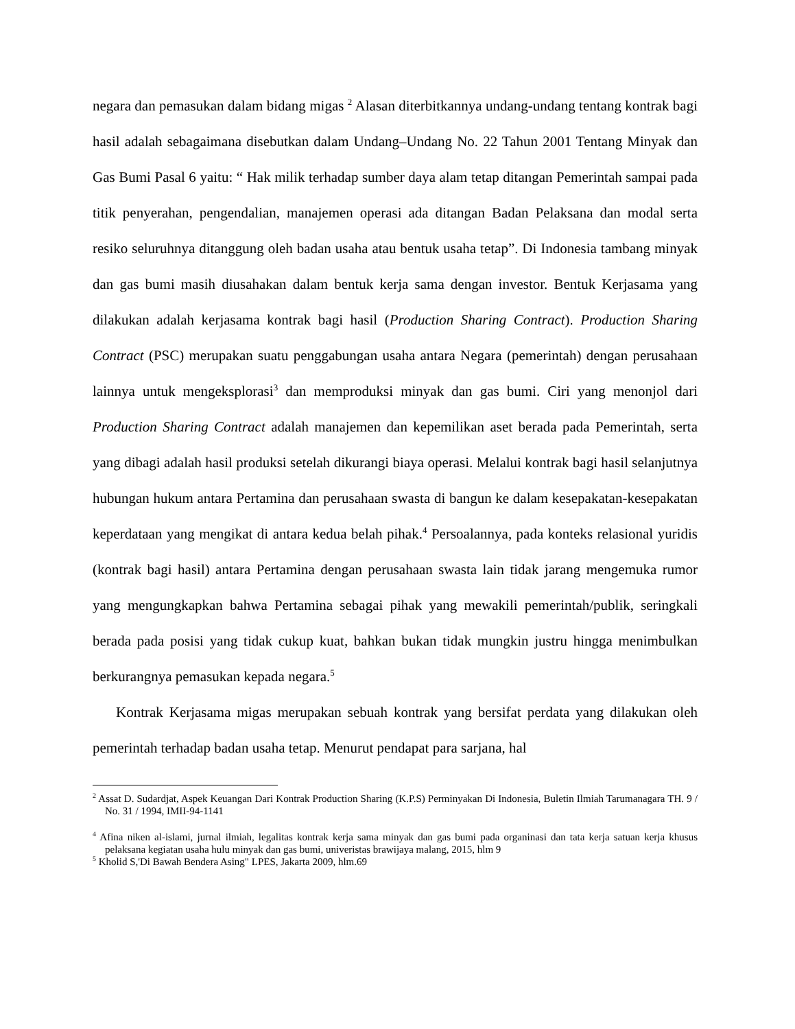negara dan pemasukan dalam bidang migas <sup>2</sup> Alasan diterbitkannya undang-undang tentang kontrak bagi hasil adalah sebagaimana disebutkan dalam Undang–Undang No. 22 Tahun 2001 Tentang Minyak dan Gas Bumi Pasal 6 yaitu: “ Hak milik terhadap sumber daya alam tetap ditangan Pemerintah sampai pada titik penyerahan, pengendalian, manajemen operasi ada ditangan Badan Pelaksana dan modal serta resiko seluruhnya ditanggung oleh badan usaha atau bentuk usaha tetap”. Di Indonesia tambang minyak dan gas bumi masih diusahakan dalam bentuk kerja sama dengan investor. Bentuk Kerjasama yang dilakukan adalah kerjasama kontrak bagi hasil (Production Sharing Contract). Production Sharing Contract (PSC) merupakan suatu penggabungan usaha antara Negara (pemerintah) dengan perusahaan lainnya untuk mengeksplorasi<sup>3</sup> dan memproduksi minyak dan gas bumi. Ciri yang menonjol dari Production Sharing Contract adalah manajemen dan kepemilikan aset berada pada Pemerintah, serta yang dibagi adalah hasil produksi setelah dikurangi biaya operasi. Melalui kontrak bagi hasil selanjutnya hubungan hukum antara Pertamina dan perusahaan swasta di bangun ke dalam kesepakatan-kesepakatan keperdataan yang mengikat di antara kedua belah pihak.<sup>4</sup> Persoalannya, pada konteks relasional yuridis (kontrak bagi hasil) antara Pertamina dengan perusahaan swasta lain tidak jarang mengemuka rumor yang mengungkapkan bahwa Pertamina sebagai pihak yang mewakili pemerintah/publik, seringkali berada pada posisi yang tidak cukup kuat, bahkan bukan tidak mungkin justru hingga menimbulkan berkurangnya pemasukan kepada negara.<sup>5</sup>
Kontrak Kerjasama migas merupakan sebuah kontrak yang bersifat perdata yang dilakukan oleh pemerintah terhadap badan usaha tetap. Menurut pendapat para sarjana, hal
<sup>2</sup> Assat D. Sudardjat, Aspek Keuangan Dari Kontrak Production Sharing (K.P.S) Perminyakan Di Indonesia, Buletin Ilmiah Tarumanagara TH. 9 / No. 31 / 1994, IMII-94-1141
<sup>4</sup> Afina niken al-islami, jurnal ilmiah, legalitas kontrak kerja sama minyak dan gas bumi pada organinasi dan tata kerja satuan kerja khusus pelaksana kegiatan usaha hulu minyak dan gas bumi, univeristas brawijaya malang, 2015, hlm 9
<sup>5</sup> Kholid S,'Di Bawah Bendera Asing" LPES, Jakarta 2009, hlm.69